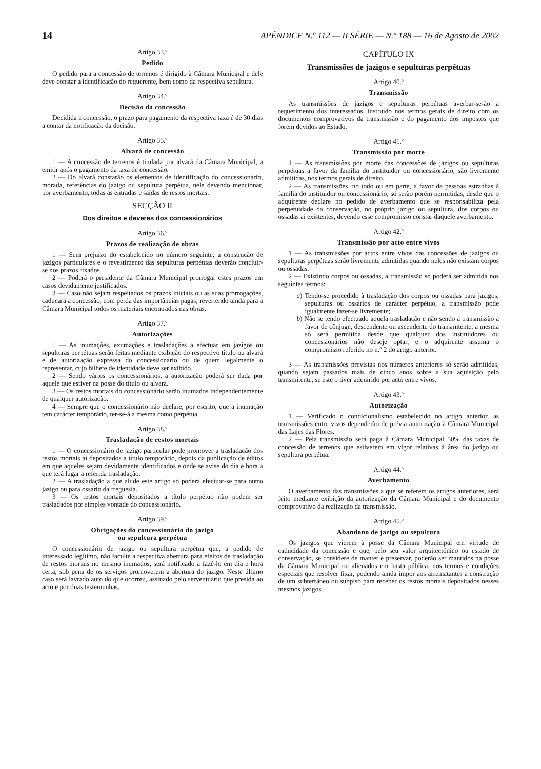14 APÊNDICE N.º 112 — II SÉRIE — N.º 188 — 16 de Agosto de 2002
Artigo 33.º
Pedido
O pedido para a concessão de terrenos é dirigido à Câmara Municipal e dele deve constar a identificação do requerente, bem como da respectiva sepultura.
Artigo 34.º
Decisão da concessão
Decidida a concessão, o prazo para pagamento da respectiva taxa é de 30 dias a contar da notificação da decisão.
Artigo 35.º
Alvará de concessão
1 — A concessão de terrenos é titulada por alvará da Câmara Municipal, a emitir após o pagamento da taxa de concessão.
2 — Do alvará constarão os elementos de identificação do concessionário, morada, referências do jazigo ou sepultura perpétua, nele devendo mencionar, por averbamento, todas as entradas e saídas de restos mortais.
SECÇÃO II
Dos direitos e deveres dos concessionários
Artigo 36.º
Prazos de realização de obras
1 — Sem prejuízo do estabelecido no número seguinte, a construção de jazigos particulares e o revestimento das sepulturas perpétuas deverão concluir-se nos prazos fixados.
2 — Poderá o presidente da Câmara Municipal prorrogar estes prazos em casos devidamente justificados.
3 — Caso não sejam respeitados os prazos iniciais ou as suas prorrogações, caducará a concessão, com perda das importâncias pagas, revertendo ainda para a Câmara Municipal todos os materiais encontrados nas obras.
Artigo 37.º
Autorizações
1 — As inumações, exumações e trasladações a efectuar em jazigos ou sepulturas perpétuas serão feitas mediante exibição do respectivo título ou alvará e de autorização expressa do concessionário ou de quem legalmente o representar, cujo bilhete de identidade deve ser exibido.
2 — Sendo vários os concessionários, a autorização poderá ser dada por aquele que estiver na posse do título ou alvará.
3 — Os restos mortais do concessionário serão inumados independentemente de qualquer autorização.
4 — Sempre que o concessionário não declare, por escrito, que a inumação tem carácter temporário, ter-se-á a mesma como perpétua.
Artigo 38.º
Trasladação de restos mortais
1 — O concessionário de jazigo particular pode promover a trasladação dos restos mortais aí depositados a título temporário, depois da publicação de éditos em que aqueles sejam devidamente identificados e onde se avise do dia e hora a que terá lugar a referida trasladação.
2 — A trasladação a que alude este artigo só poderá efectuar-se para outro jazigo ou para ossário da freguesia.
3 — Os restos mortais depositados a título perpétuo não podem ser trasladados por simples vontade do concessionário.
Artigo 39.º
Obrigações do concessionário do jazigo
ou sepultura perpétua
O concessionário de jazigo ou sepultura perpétua que, a pedido de interessado legítimo, não faculte a respectiva abertura para efeitos de trasladação de restos mortais no mesmo inumados, será notificado a fazê-lo em dia e hora certa, sob pena de os serviços promoverem a abertura do jazigo. Neste último caso será lavrado auto do que ocorreu, assinado pelo serventuário que presida ao acto e por duas testemunhas.
CAPÍTULO IX
Transmissões de jazigos e sepulturas perpétuas
Artigo 40.º
Transmissão
As transmissões de jazigos e sepulturas perpétuas averbar-se-ão a requerimento dos interessados, instruído nos termos gerais de direito com os documentos comprovativos da transmissão e do pagamento dos impostos que forem devidos ao Estado.
Artigo 41.º
Transmissão por morte
1 — As transmissões por morte das concessões de jazigos ou sepulturas perpétuas a favor da família do instituidor ou concessionário, são livremente admitidas, nos termos gerais de direito.
2 — As transmissões, no todo ou em parte, a favor de pessoas estranhas à família do instituidor ou concessionário, só serão porém permitidas, desde que o adquirente declare no pedido de averbamento que se responsabiliza pela perpetuidade da conservação, no próprio jazigo ou sepultura, dos corpos ou ossadas aí existentes, devendo esse compromisso constar daquele averbamento.
Artigo 42.º
Transmissão por acto entre vivos
1 — As transmissões por actos entre vivos das concessões de jazigos ou sepulturas perpétuas serão livremente admitidas quando neles não existam corpos ou ossadas.
2 — Existindo corpos ou ossadas, a transmissão só poderá ser admitida nos seguintes termos:
a) Tendo-se procedido à trasladação dos corpos ou ossadas para jazigos, sepulturas ou ossários de carácter perpétuo, a transmissão pode igualmente fazer-se livremente;
b) Não se tendo efectuado aquela trasladação e não sendo a transmissão a favor de cônjuge, descendente ou ascendente do transmitente, a mesma só será permitida desde que qualquer dos instituidores ou concessionários não deseje optar, e o adquirente assuma o compromisso referido no n.º 2 do artigo anterior.
3 — As transmissões previstas nos números anteriores só serão admitidas, quando sejam passados mais de cinco anos sobre a sua aquisição pelo transmitente, se este o tiver adquirido por acto entre vivos.
Artigo 43.º
Autorização
1 — Verificado o condicionalismo estabelecido no artigo anterior, as transmissões entre vivos dependerão de prévia autorização à Câmara Municipal das Lajes das Flores.
2 — Pela transmissão será paga à Câmara Municipal 50% das taxas de concessão de terrenos que estiverem em vigor relativas à área do jazigo ou sepultura perpétua.
Artigo 44.º
Averbamento
O averbamento das transmissões a que se referem os artigos anteriores, será feito mediante exibição da autorização da Câmara Municipal e do documento comprovativo da realização da transmissão.
Artigo 45.º
Abandono de jazigo ou sepultura
Os jazigos que vierem à posse da Câmara Municipal em virtude de caducidade da concessão e que, pelo seu valor arquitectónico ou estado de conservação, se considere de manter e preservar, poderão ser mantidos na posse da Câmara Municipal ou alienados em hasta pública, nos termos e condições especiais que resolver fixar, podendo ainda impor aos arrematantes a construção de um subterrâneo ou subpiso para receber os restos mortais depositados nesses mesmos jazigos.